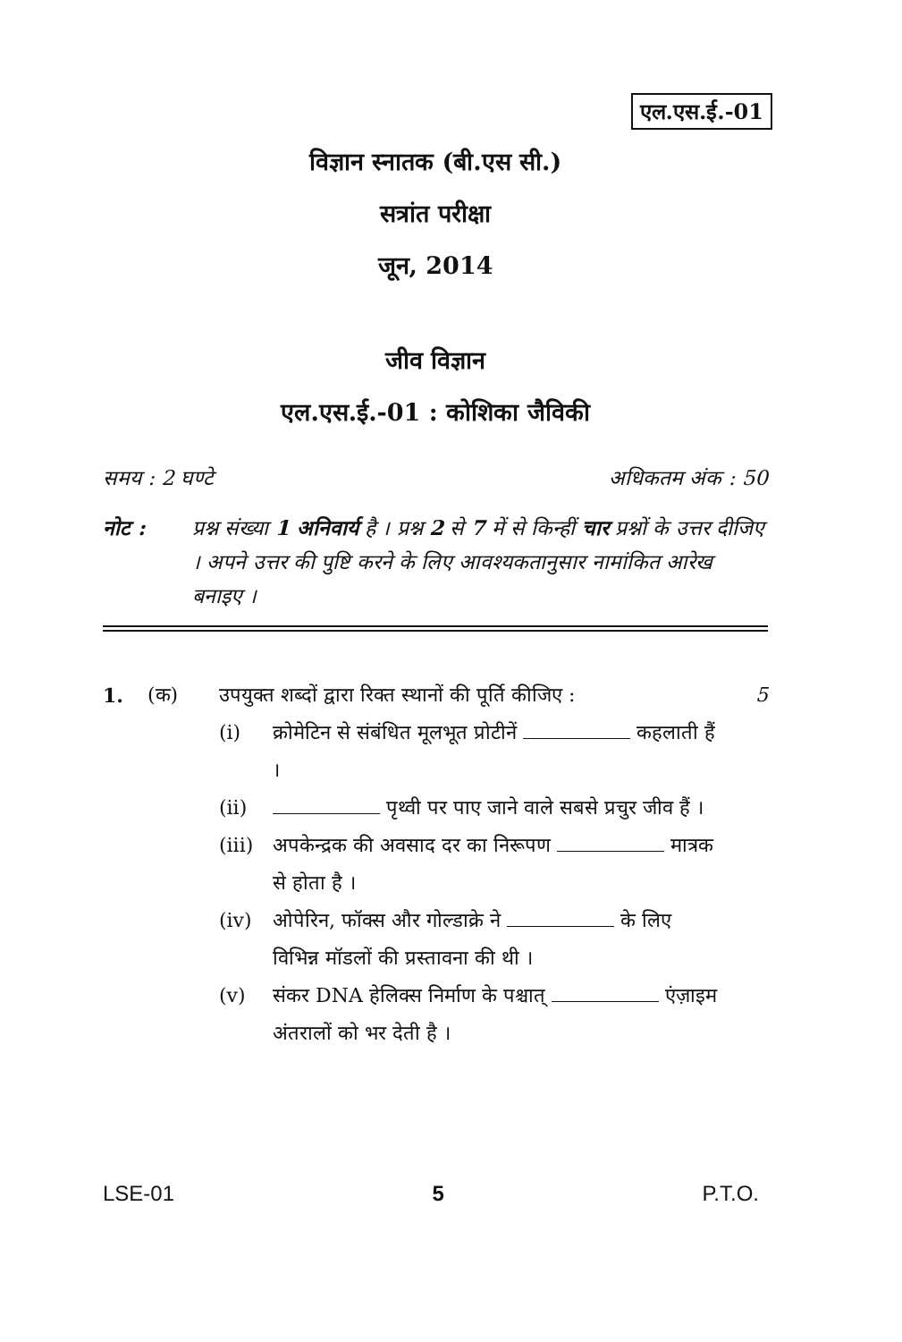एल.एस.ई.-01
विज्ञान स्नातक (बी.एस सी.)
सत्रांत परीक्षा
जून, 2014
जीव विज्ञान
एल.एस.ई.-01 : कोशिका जैविकी
समय : 2 घण्टे अधिकतम अंक : 50
नोट : प्रश्न संख्या 1 अनिवार्य है । प्रश्न 2 से 7 में से किन्हीं चार प्रश्नों के उत्तर दीजिए । अपने उत्तर की पुष्टि करने के लिए आवश्यकतानुसार नामांकित आरेख बनाइए ।
1. (क) उपयुक्त शब्दों द्वारा रिक्त स्थानों की पूर्ति कीजिए : 5
(i) क्रोमेटिन से संबंधित मूलभूत प्रोटीनें कहलाती हैं ।
(ii) पृथ्वी पर पाए जाने वाले सबसे प्रचुर जीव हैं ।
(iii) अपकेन्द्रक की अवसाद दर का निरूपण मात्रक से होता है ।
(iv) ओपेरिन, फॉक्स और गोल्डाक्रे ने के लिए विभिन्न मॉडलों की प्रस्तावना की थी ।
(v) संकर DNA हेलिक्स निर्माण के पश्चात् एंज़ाइम अंतरालों को भर देती है ।
LSE-01 5 P.T.O.